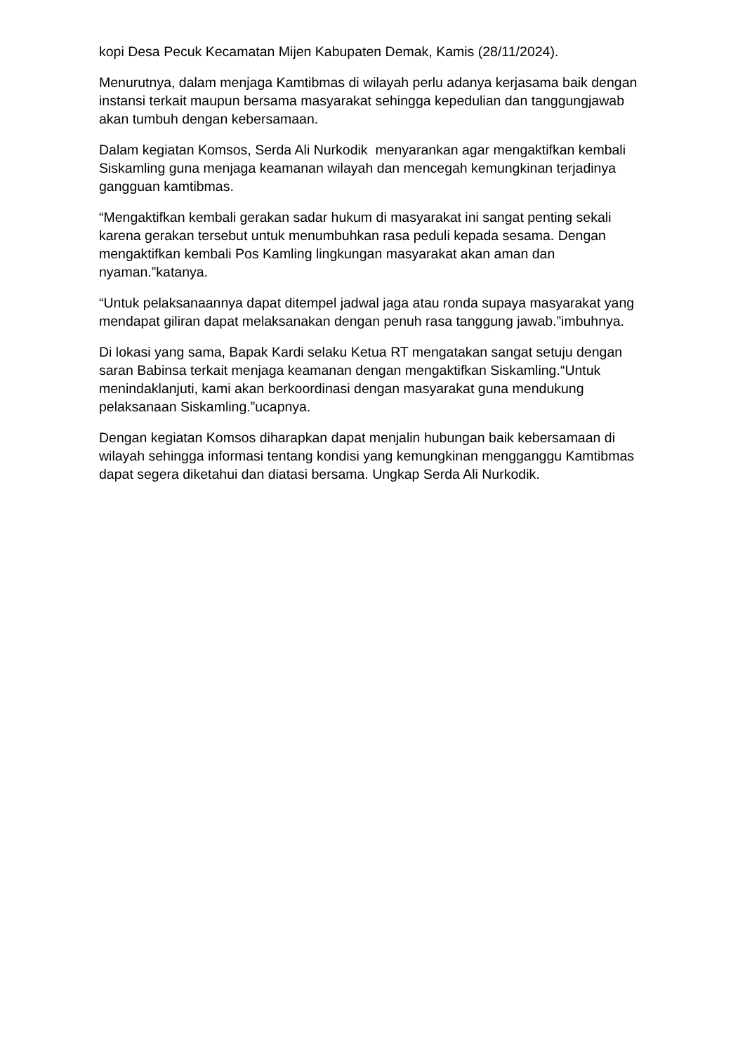kopi Desa Pecuk Kecamatan Mijen Kabupaten Demak, Kamis (28/11/2024).
Menurutnya, dalam menjaga Kamtibmas di wilayah perlu adanya kerjasama baik dengan instansi terkait maupun bersama masyarakat sehingga kepedulian dan tanggungjawab akan tumbuh dengan kebersamaan.
Dalam kegiatan Komsos, Serda Ali Nurkodik menyarankan agar mengaktifkan kembali Siskamling guna menjaga keamanan wilayah dan mencegah kemungkinan terjadinya gangguan kamtibmas.
“Mengaktifkan kembali gerakan sadar hukum di masyarakat ini sangat penting sekali karena gerakan tersebut untuk menumbuhkan rasa peduli kepada sesama. Dengan mengaktifkan kembali Pos Kamling lingkungan masyarakat akan aman dan nyaman.”katanya.
“Untuk pelaksanaannya dapat ditempel jadwal jaga atau ronda supaya masyarakat yang mendapat giliran dapat melaksanakan dengan penuh rasa tanggung jawab.”imbuhnya.
Di lokasi yang sama, Bapak Kardi selaku Ketua RT mengatakan sangat setuju dengan saran Babinsa terkait menjaga keamanan dengan mengaktifkan Siskamling.“Untuk menindaklanjuti, kami akan berkoordinasi dengan masyarakat guna mendukung pelaksanaan Siskamling.”ucapnya.
Dengan kegiatan Komsos diharapkan dapat menjalin hubungan baik kebersamaan di wilayah sehingga informasi tentang kondisi yang kemungkinan mengganggu Kamtibmas dapat segera diketahui dan diatasi bersama. Ungkap Serda Ali Nurkodik.